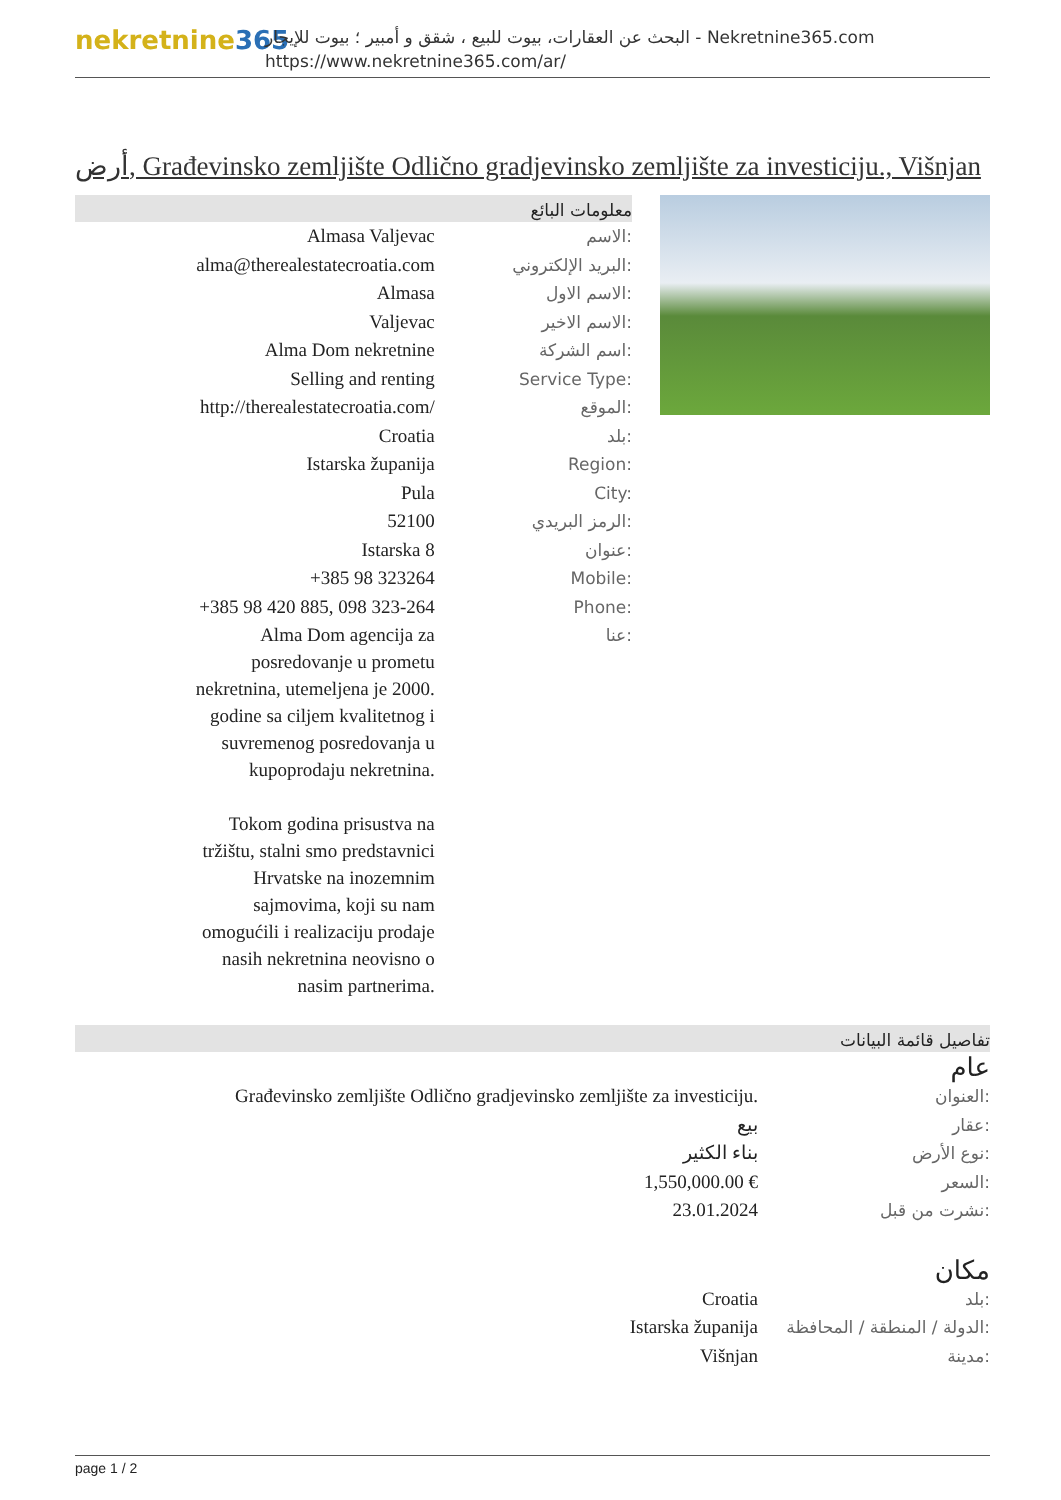nekretnine365
البحث عن العقارات، بيوت للبيع ، شقق و أمبير ؛ بيوت للإيجار - Nekretnine365.com
https://www.nekretnine365.com/ar/
أرض, Građevinsko zemljište Odlično gradjevinsko zemljište za investiciju., Višnjan
معلومات البائع
| Almasa Valjevac | الاسم: |
| alma@therealestatecroatia.com | البريد الإلكتروني: |
| Almasa | الاسم الاول: |
| Valjevac | الاسم الاخير: |
| Alma Dom nekretnine | اسم الشركة: |
| Selling and renting | Service Type: |
| http://therealestatecroatia.com/ | الموقع: |
| Croatia | بلد: |
| Istarska županija | Region: |
| Pula | City: |
| 52100 | الرمز البريدي: |
| Istarska 8 | عنوان: |
| +385 98 323264 | Mobile: |
| +385 98 420 885, 098 323-264 | Phone: |
| Alma Dom agencija za posredovanje u prometu nekretnina, utemeljena je 2000. godine sa ciljem kvalitetnog i suvremenog posredovanja u kupoprodaju nekretnina. Tokom godina prisustva na tržištu, stalni smo predstavnici Hrvatske na inozemnim sajmovima, koji su nam omogućili i realizaciju prodaje nasih nekretnina neovisno o nasim partnerima. | عنا: |
تفاصيل قائمة البيانات
عام
| Građevinsko zemljište Odlično gradjevinsko zemljište za investiciju. | العنوان: |
| بيع | عقار: |
| بناء الكثير | نوع الأرض: |
| 1,550,000.00 € | السعر: |
| 23.01.2024 | نشرت من قبل: |
مكان
| Croatia | بلد: |
| Istarska županija | الدولة / المنطقة / المحافظة: |
| Višnjan | مدينة: |
page 1 / 2